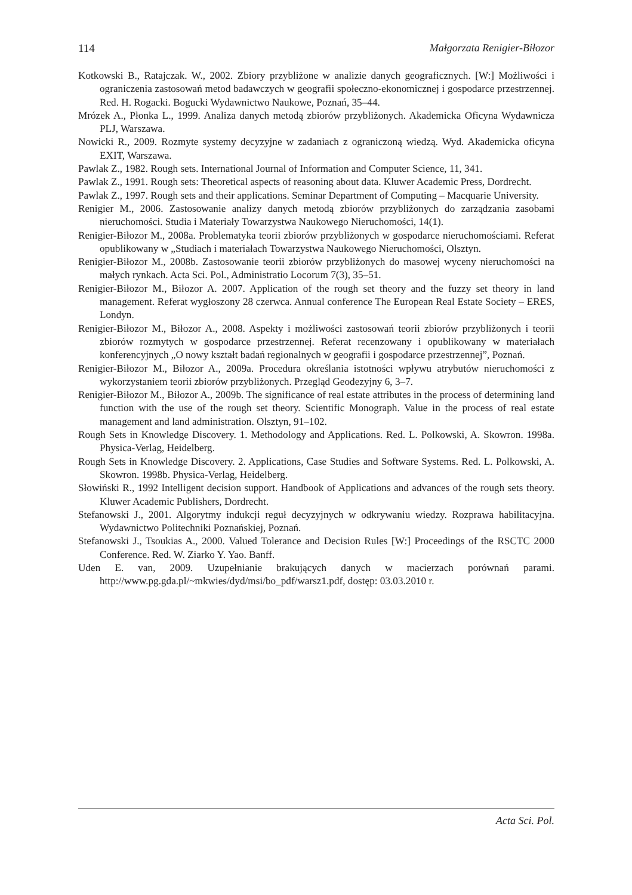114 Małgorzata Renigier-Biłozor
Kotkowski B., Ratajczak. W., 2002. Zbiory przybliżone w analizie danych geograficznych. [W:] Możliwości i ograniczenia zastosowań metod badawczych w geografii społeczno-ekonomicznej i gospodarce przestrzennej. Red. H. Rogacki. Bogucki Wydawnictwo Naukowe, Poznań, 35–44.
Mrózek A., Płonka L., 1999. Analiza danych metodą zbiorów przybliżonych. Akademicka Oficyna Wydawnicza PLJ, Warszawa.
Nowicki R., 2009. Rozmyte systemy decyzyjne w zadaniach z ograniczoną wiedzą. Wyd. Akademicka oficyna EXIT, Warszawa.
Pawlak Z., 1982. Rough sets. International Journal of Information and Computer Science, 11, 341.
Pawlak Z., 1991. Rough sets: Theoretical aspects of reasoning about data. Kluwer Academic Press, Dordrecht.
Pawlak Z., 1997. Rough sets and their applications. Seminar Department of Computing – Macquarie University.
Renigier M., 2006. Zastosowanie analizy danych metodą zbiorów przybliżonych do zarządzania zasobami nieruchomości. Studia i Materiały Towarzystwa Naukowego Nieruchomości, 14(1).
Renigier-Biłozor M., 2008a. Problematyka teorii zbiorów przybliżonych w gospodarce nieruchomościami. Referat opublikowany w „Studiach i materiałach Towarzystwa Naukowego Nieruchomości, Olsztyn.
Renigier-Biłozor M., 2008b. Zastosowanie teorii zbiorów przybliżonych do masowej wyceny nieruchomości na małych rynkach. Acta Sci. Pol., Administratio Locorum 7(3), 35–51.
Renigier-Biłozor M., Biłozor A. 2007. Application of the rough set theory and the fuzzy set theory in land management. Referat wygłoszony 28 czerwca. Annual conference The European Real Estate Society – ERES, Londyn.
Renigier-Biłozor M., Biłozor A., 2008. Aspekty i możliwości zastosowań teorii zbiorów przybliżonych i teorii zbiorów rozmytych w gospodarce przestrzennej. Referat recenzowany i opublikowany w materiałach konferencyjnych „O nowy kształt badań regionalnych w geografii i gospodarce przestrzennej”, Poznań.
Renigier-Biłozor M., Biłozor A., 2009a. Procedura określania istotności wpływu atrybutów nieruchomości z wykorzystaniem teorii zbiorów przybliżonych. Przegląd Geodezyjny 6, 3–7.
Renigier-Biłozor M., Biłozor A., 2009b. The significance of real estate attributes in the process of determining land function with the use of the rough set theory. Scientific Monograph. Value in the process of real estate management and land administration. Olsztyn, 91–102.
Rough Sets in Knowledge Discovery. 1. Methodology and Applications. Red. L. Polkowski, A. Skowron. 1998a. Physica-Verlag, Heidelberg.
Rough Sets in Knowledge Discovery. 2. Applications, Case Studies and Software Systems. Red. L. Polkowski, A. Skowron. 1998b. Physica-Verlag, Heidelberg.
Słowiński R., 1992 Intelligent decision support. Handbook of Applications and advances of the rough sets theory. Kluwer Academic Publishers, Dordrecht.
Stefanowski J., 2001. Algorytmy indukcji reguł decyzyjnych w odkrywaniu wiedzy. Rozprawa habilitacyjna. Wydawnictwo Politechniki Poznańskiej, Poznań.
Stefanowski J., Tsoukias A., 2000. Valued Tolerance and Decision Rules [W:] Proceedings of the RSCTC 2000 Conference. Red. W. Ziarko Y. Yao. Banff.
Uden E. van, 2009. Uzupełnianie brakujących danych w macierzach porównań parami. http://www.pg.gda.pl/~mkwies/dyd/msi/bo_pdf/warsz1.pdf, dostęp: 03.03.2010 r.
Acta Sci. Pol.